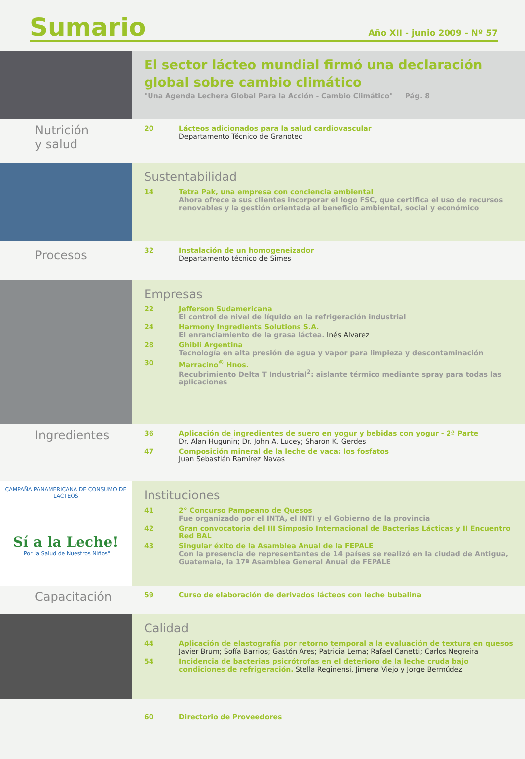Sumario
Año XII - junio 2009 - Nº 57
El sector lácteo mundial firmó una declaración global sobre cambio climático
"Una Agenda Lechera Global Para la Acción - Cambio Climático" Pág. 8
Nutrición
y salud
20 Lácteos adicionados para la salud cardiovascular
Departamento Técnico de Granotec
Sustentabilidad
14 Tetra Pak, una empresa con conciencia ambiental
Ahora ofrece a sus clientes incorporar el logo FSC, que certifica el uso de recursos renovables y la gestión orientada al beneficio ambiental, social y económico
Procesos
32 Instalación de un homogeneizador
Departamento técnico de Simes
Empresas
22 Jefferson Sudamericana
El control de nivel de líquido en la refrigeración industrial
24 Harmony Ingredients Solutions S.A.
El enranciamiento de la grasa láctea. Inés Alvarez
28 Ghibli Argentina
Tecnología en alta presión de agua y vapor para limpieza y descontaminación
30 Marracino<sup>®</sup> Hnos.
Recubrimiento Delta T Industrial<sup>2</sup>: aislante térmico mediante spray para todas las aplicaciones
Ingredientes
36 Aplicación de ingredientes de suero en yogur y bebidas con yogur - 2ª Parte
Dr. Alan Hugunin; Dr. John A. Lucey; Sharon K. Gerdes
47 Composición mineral de la leche de vaca: los fosfatos
Juan Sebastián Ramírez Navas
CAMPAÑA PANAMERICANA DE CONSUMO DE LACTEOS
Sí a la Leche!
"Por la Salud de Nuestros Niños"
Instituciones
41 2° Concurso Pampeano de Quesos
Fue organizado por el INTA, el INTI y el Gobierno de la provincia
42 Gran convocatoria del III Simposio Internacional de Bacterias Lácticas y II Encuentro Red BAL
43 Singular éxito de la Asamblea Anual de la FEPALE
Con la presencia de representantes de 14 países se realizó en la ciudad de Antigua, Guatemala, la 17ª Asamblea General Anual de FEPALE
Capacitación
59 Curso de elaboración de derivados lácteos con leche bubalina
Calidad
44 Aplicación de elastografía por retorno temporal a la evaluación de textura en quesos
Javier Brum; Sofía Barrios; Gastón Ares; Patricia Lema; Rafael Canetti; Carlos Negreira
54 Incidencia de bacterias psicrótrofas en el deterioro de la leche cruda bajo condiciones de refrigeración. Stella Reginensi, Jimena Viejo y Jorge Bermúdez
60 Directorio de Proveedores